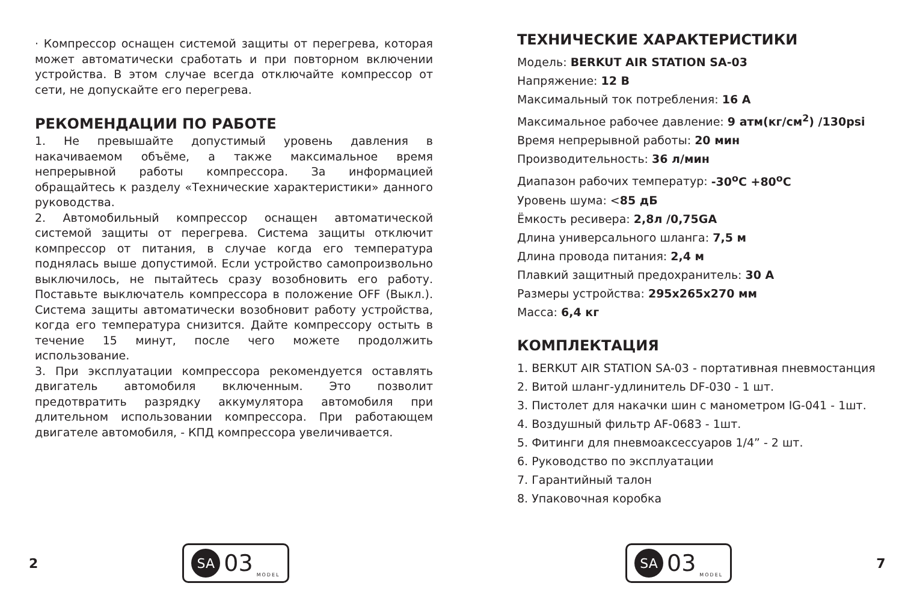· Компрессор оснащен системой защиты от перегрева, которая может автоматически сработать и при повторном включении устройства. В этом случае всегда отключайте компрессор от сети, не допускайте его перегрева.
РЕКОМЕНДАЦИИ ПО РАБОТЕ
1. Не превышайте допустимый уровень давления в накачиваемом объёме, а также максимальное время непрерывной работы компрессора. За информацией обращайтесь к разделу «Технические характеристики» данного руководства.
2. Автомобильный компрессор оснащен автоматической системой защиты от перегрева. Система защиты отключит компрессор от питания, в случае когда его температура поднялась выше допустимой. Если устройство самопроизвольно выключилось, не пытайтесь сразу возобновить его работу. Поставьте выключатель компрессора в положение OFF (Выкл.). Система защиты автоматически возобновит работу устройства, когда его температура снизится. Дайте компрессору остыть в течение 15 минут, после чего можете продолжить использование.
3. При эксплуатации компрессора рекомендуется оставлять двигатель автомобиля включенным. Это позволит предотвратить разрядку аккумулятора автомобиля при длительном использовании компрессора. При работающем двигателе автомобиля, - КПД компрессора увеличивается.
2
SA 03 MODEL
ТЕХНИЧЕСКИЕ ХАРАКТЕРИСТИКИ
Модель: BERKUT AIR STATION SA-03
Напряжение: 12 В
Максимальный ток потребления: 16 А
Максимальное рабочее давление: 9 атм(кг/см<sup>2</sup>) /130psi
Время непрерывной работы: 20 мин
Производительность: 36 л/мин
Диапазон рабочих температур: -30<sup>о</sup>С +80<sup>о</sup>С
Уровень шума: <85 дБ
Ёмкость ресивера: 2,8л /0,75GA
Длина универсального шланга: 7,5 м
Длина провода питания: 2,4 м
Плавкий защитный предохранитель: 30 А
Размеры устройства: 295х265х270 мм
Масса: 6,4 кг
КОМПЛЕКТАЦИЯ
1. BERKUT AIR STATION SA-03 - портативная пневмостанция
2. Витой шланг-удлинитель DF-030 - 1 шт.
3. Пистолет для накачки шин с манометром IG-041 - 1шт.
4. Воздушный фильтр AF-0683 - 1шт.
5. Фитинги для пневмоаксессуаров 1/4” - 2 шт.
6. Руководство по эксплуатации
7. Гарантийный талон
8. Упаковочная коробка
SA 03 MODEL
7